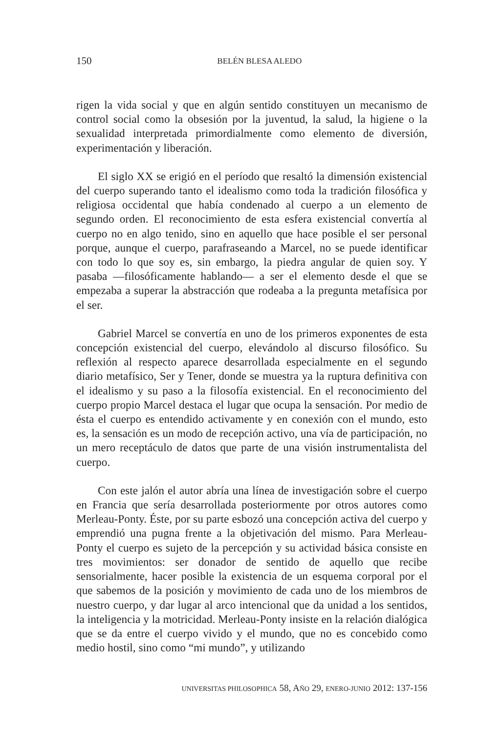150
BELÉN BLESA ALEDO
rigen la vida social y que en algún sentido constituyen un mecanismo de control social como la obsesión por la juventud, la salud, la higiene o la sexualidad interpretada primordialmente como elemento de diversión, experimentación y liberación.
El siglo XX se erigió en el período que resaltó la dimensión existencial del cuerpo superando tanto el idealismo como toda la tradición filosófica y religiosa occidental que había condenado al cuerpo a un elemento de segundo orden. El reconocimiento de esta esfera existencial convertía al cuerpo no en algo tenido, sino en aquello que hace posible el ser personal porque, aunque el cuerpo, parafraseando a Marcel, no se puede identificar con todo lo que soy es, sin embargo, la piedra angular de quien soy. Y pasaba —filosóficamente hablando— a ser el elemento desde el que se empezaba a superar la abstracción que rodeaba a la pregunta metafísica por el ser.
Gabriel Marcel se convertía en uno de los primeros exponentes de esta concepción existencial del cuerpo, elevándolo al discurso filosófico. Su reflexión al respecto aparece desarrollada especialmente en el segundo diario metafísico, Ser y Tener, donde se muestra ya la ruptura definitiva con el idealismo y su paso a la filosofía existencial. En el reconocimiento del cuerpo propio Marcel destaca el lugar que ocupa la sensación. Por medio de ésta el cuerpo es entendido activamente y en conexión con el mundo, esto es, la sensación es un modo de recepción activo, una vía de participación, no un mero receptáculo de datos que parte de una visión instrumentalista del cuerpo.
Con este jalón el autor abría una línea de investigación sobre el cuerpo en Francia que sería desarrollada posteriormente por otros autores como Merleau-Ponty. Éste, por su parte esbozó una concepción activa del cuerpo y emprendió una pugna frente a la objetivación del mismo. Para Merleau-Ponty el cuerpo es sujeto de la percepción y su actividad básica consiste en tres movimientos: ser donador de sentido de aquello que recibe sensorialmente, hacer posible la existencia de un esquema corporal por el que sabemos de la posición y movimiento de cada uno de los miembros de nuestro cuerpo, y dar lugar al arco intencional que da unidad a los sentidos, la inteligencia y la motricidad. Merleau-Ponty insiste en la relación dialógica que se da entre el cuerpo vivido y el mundo, que no es concebido como medio hostil, sino como “mi mundo”, y utilizando
UNIVERSITAS PHILOSOPHICA 58, AÑO 29, ENERO-JUNIO 2012: 137-156